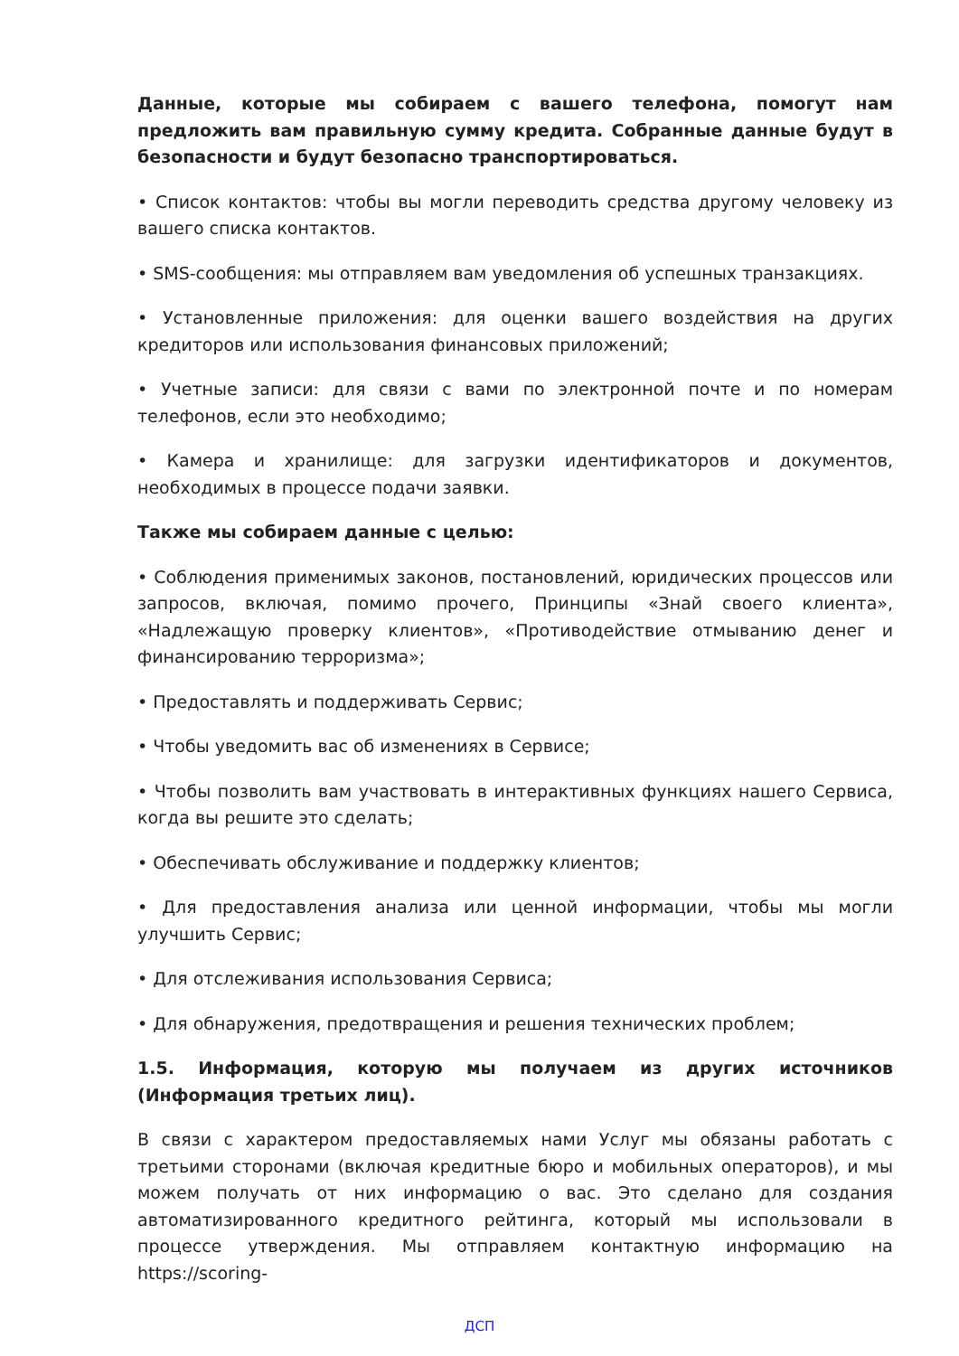Данные, которые мы собираем с вашего телефона, помогут нам предложить вам правильную сумму кредита. Собранные данные будут в безопасности и будут безопасно транспортироваться.
• Список контактов: чтобы вы могли переводить средства другому человеку из вашего списка контактов.
• SMS-сообщения: мы отправляем вам уведомления об успешных транзакциях.
• Установленные приложения: для оценки вашего воздействия на других кредиторов или использования финансовых приложений;
• Учетные записи: для связи с вами по электронной почте и по номерам телефонов, если это необходимо;
• Камера и хранилище: для загрузки идентификаторов и документов, необходимых в процессе подачи заявки.
Также мы собираем данные с целью:
• Соблюдения применимых законов, постановлений, юридических процессов или запросов, включая, помимо прочего, Принципы «Знай своего клиента», «Надлежащую проверку клиентов», «Противодействие отмыванию денег и финансированию терроризма»;
• Предоставлять и поддерживать Сервис;
• Чтобы уведомить вас об изменениях в Сервисе;
• Чтобы позволить вам участвовать в интерактивных функциях нашего Сервиса, когда вы решите это сделать;
• Обеспечивать обслуживание и поддержку клиентов;
• Для предоставления анализа или ценной информации, чтобы мы могли улучшить Сервис;
• Для отслеживания использования Сервиса;
• Для обнаружения, предотвращения и решения технических проблем;
1.5. Информация, которую мы получаем из других источников (Информация третьих лиц).
В связи с характером предоставляемых нами Услуг мы обязаны работать с третьими сторонами (включая кредитные бюро и мобильных операторов), и мы можем получать от них информацию о вас. Это сделано для создания автоматизированного кредитного рейтинга, который мы использовали в процессе утверждения. Мы отправляем контактную информацию на https://scoring-
ДСП